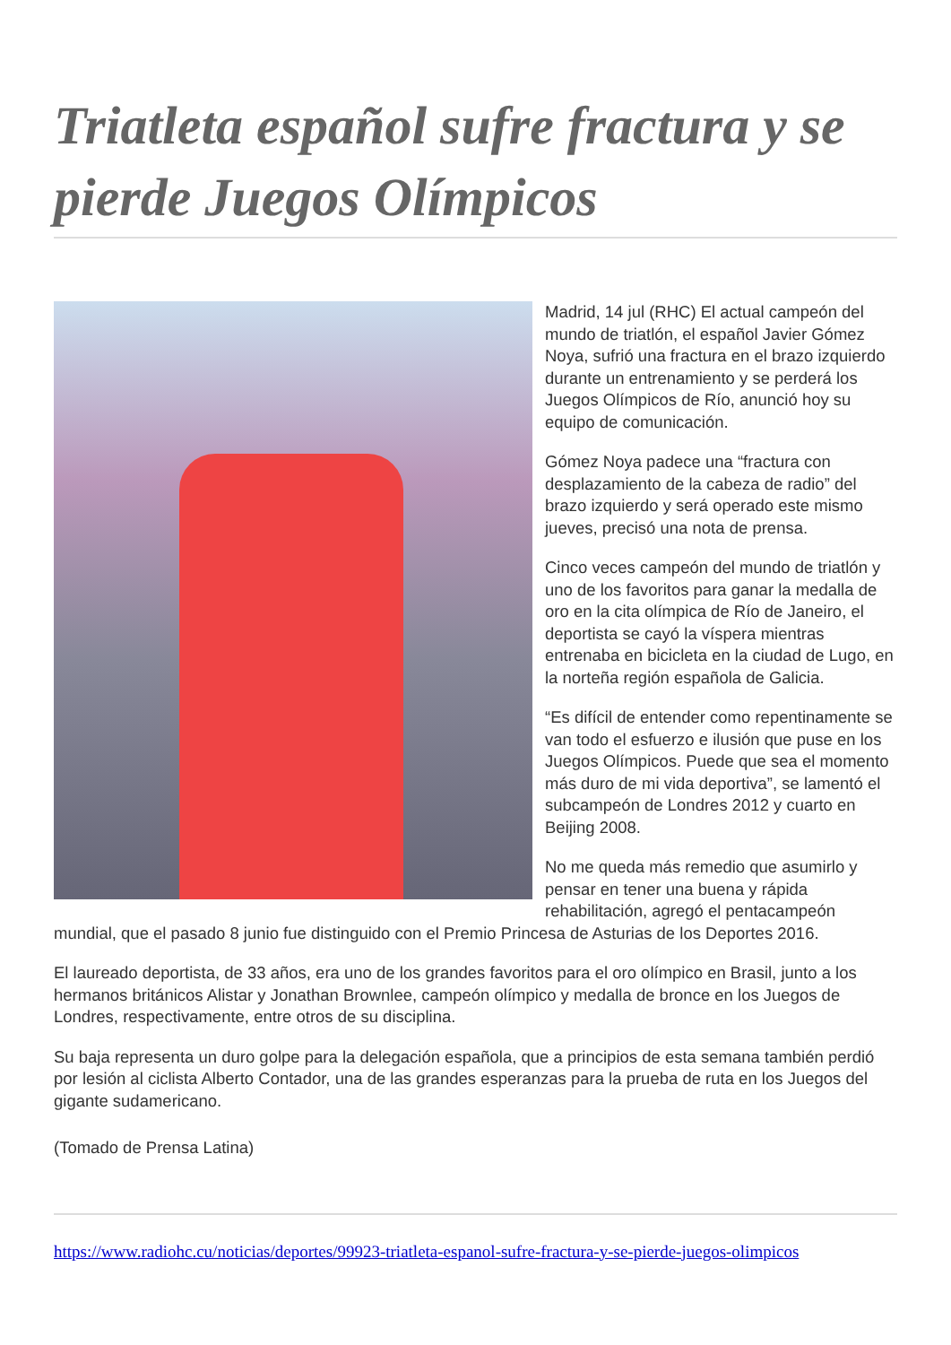Triatleta español sufre fractura y se pierde Juegos Olímpicos
Madrid, 14 jul (RHC) El actual campeón del mundo de triatlón, el español Javier Gómez Noya, sufrió una fractura en el brazo izquierdo durante un entrenamiento y se perderá los Juegos Olímpicos de Río, anunció hoy su equipo de comunicación.
Gómez Noya padece una “fractura con desplazamiento de la cabeza de radio” del brazo izquierdo y será operado este mismo jueves, precisó una nota de prensa.
Cinco veces campeón del mundo de triatlón y uno de los favoritos para ganar la medalla de oro en la cita olímpica de Río de Janeiro, el deportista se cayó la víspera mientras entrenaba en bicicleta en la ciudad de Lugo, en la norteña región española de Galicia.
“Es difícil de entender como repentinamente se van todo el esfuerzo e ilusión que puse en los Juegos Olímpicos. Puede que sea el momento más duro de mi vida deportiva”, se lamentó el subcampeón de Londres 2012 y cuarto en Beijing 2008.
No me queda más remedio que asumirlo y pensar en tener una buena y rápida rehabilitación, agregó el pentacampeón mundial, que el pasado 8 junio fue distinguido con el Premio Princesa de Asturias de los Deportes 2016.
El laureado deportista, de 33 años, era uno de los grandes favoritos para el oro olímpico en Brasil, junto a los hermanos británicos Alistar y Jonathan Brownlee, campeón olímpico y medalla de bronce en los Juegos de Londres, respectivamente, entre otros de su disciplina.
Su baja representa un duro golpe para la delegación española, que a principios de esta semana también perdió por lesión al ciclista Alberto Contador, una de las grandes esperanzas para la prueba de ruta en los Juegos del gigante sudamericano.
(Tomado de Prensa Latina)
https://www.radiohc.cu/noticias/deportes/99923-triatleta-espanol-sufre-fractura-y-se-pierde-juegos-olimpicos